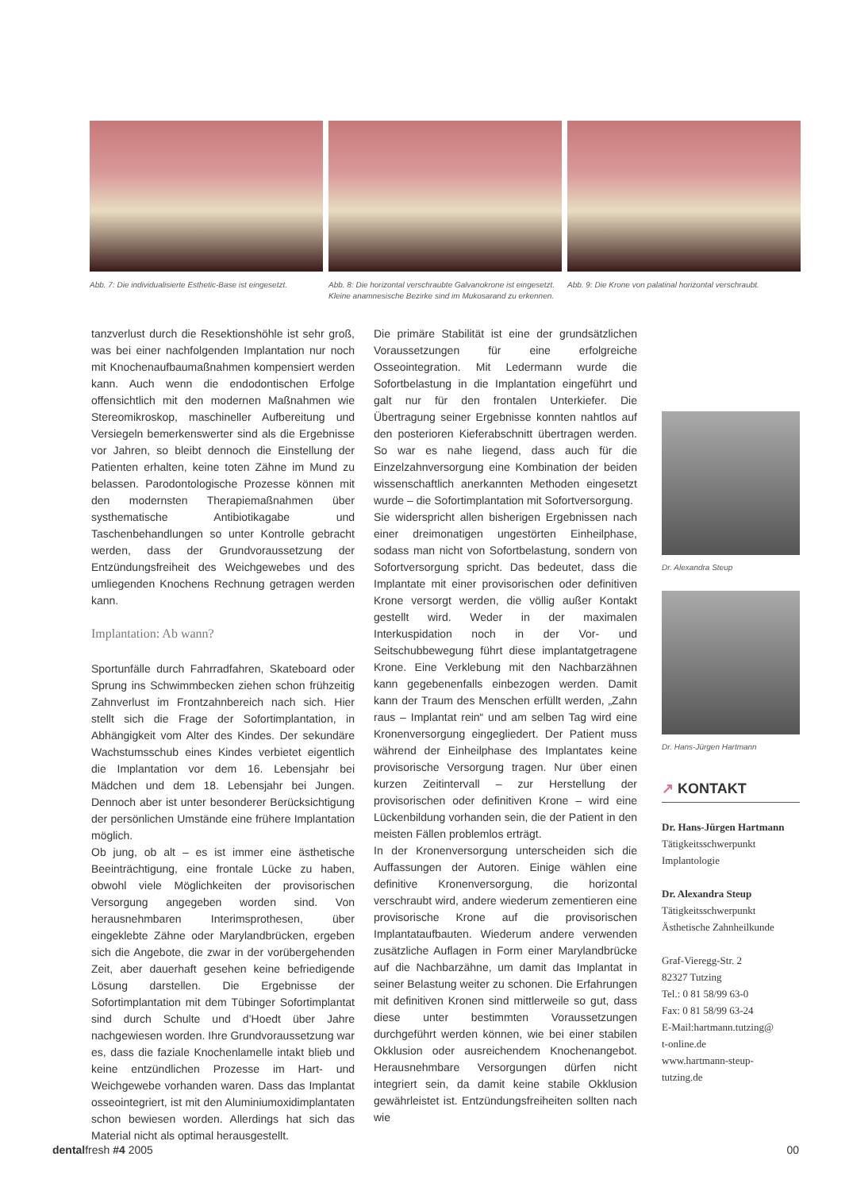Abb. 7: Die individualisierte Esthetic-Base ist eingesetzt.
Abb. 8: Die horizontal verschraubte Galvanokrone ist eingesetzt. Kleine anamnesische Bezirke sind im Mukosarand zu erkennen.
Abb. 9: Die Krone von palatinal horizontal verschraubt.
tanzverlust durch die Resektionshöhle ist sehr groß, was bei einer nachfolgenden Implantation nur noch mit Knochenaufbaumaßnahmen kompensiert werden kann. Auch wenn die endodontischen Erfolge offensichtlich mit den modernen Maßnahmen wie Stereomikroskop, maschineller Aufbereitung und Versiegeln bemerkenswerter sind als die Ergebnisse vor Jahren, so bleibt dennoch die Einstellung der Patienten erhalten, keine toten Zähne im Mund zu belassen. Parodontologische Prozesse können mit den modernsten Therapiemaßnahmen über systhematische Antibiotikagabe und Taschenbehandlungen so unter Kontrolle gebracht werden, dass der Grundvoraussetzung der Entzündungsfreiheit des Weichgewebes und des umliegenden Knochens Rechnung getragen werden kann.
Implantation: Ab wann?
Sportunfälle durch Fahrradfahren, Skateboard oder Sprung ins Schwimmbecken ziehen schon frühzeitig Zahnverlust im Frontzahnbereich nach sich. Hier stellt sich die Frage der Sofortimplantation, in Abhängigkeit vom Alter des Kindes. Der sekundäre Wachstumsschub eines Kindes verbietet eigentlich die Implantation vor dem 16. Lebensjahr bei Mädchen und dem 18. Lebensjahr bei Jungen. Dennoch aber ist unter besonderer Berücksichtigung der persönlichen Umstände eine frühere Implantation möglich.
Ob jung, ob alt – es ist immer eine ästhetische Beeinträchtigung, eine frontale Lücke zu haben, obwohl viele Möglichkeiten der provisorischen Versorgung angegeben worden sind. Von herausnehmbaren Interimsprothesen, über eingeklebte Zähne oder Marylandbrücken, ergeben sich die Angebote, die zwar in der vorübergehenden Zeit, aber dauerhaft gesehen keine befriedigende Lösung darstellen. Die Ergebnisse der Sofortimplantation mit dem Tübinger Sofortimplantat sind durch Schulte und d’Hoedt über Jahre nachgewiesen worden. Ihre Grundvoraussetzung war es, dass die faziale Knochenlamelle intakt blieb und keine entzündlichen Prozesse im Hart- und Weichgewebe vorhanden waren. Dass das Implantat osseointegriert, ist mit den Aluminiumoxidimplantaten schon bewiesen worden. Allerdings hat sich das Material nicht als optimal herausgestellt.
Die primäre Stabilität ist eine der grundsätzlichen Voraussetzungen für eine erfolgreiche Osseointegration. Mit Ledermann wurde die Sofortbelastung in die Implantation eingeführt und galt nur für den frontalen Unterkiefer. Die Übertragung seiner Ergebnisse konnten nahtlos auf den posterioren Kieferabschnitt übertragen werden. So war es nahe liegend, dass auch für die Einzelzahnversorgung eine Kombination der beiden wissenschaftlich anerkannten Methoden eingesetzt wurde – die Sofortimplantation mit Sofortversorgung.
Sie widerspricht allen bisherigen Ergebnissen nach einer dreimonatigen ungestörten Einheilphase, sodass man nicht von Sofortbelastung, sondern von Sofortversorgung spricht. Das bedeutet, dass die Implantate mit einer provisorischen oder definitiven Krone versorgt werden, die völlig außer Kontakt gestellt wird. Weder in der maximalen Interkuspidation noch in der Vor- und Seitschubbewegung führt diese implantatgetragene Krone. Eine Verklebung mit den Nachbarzähnen kann gegebenenfalls einbezogen werden. Damit kann der Traum des Menschen erfüllt werden, „Zahn raus – Implantat rein“ und am selben Tag wird eine Kronenversorgung eingegliedert. Der Patient muss während der Einheilphase des Implantates keine provisorische Versorgung tragen. Nur über einen kurzen Zeitintervall – zur Herstellung der provisorischen oder definitiven Krone – wird eine Lückenbildung vorhanden sein, die der Patient in den meisten Fällen problemlos erträgt.
In der Kronenversorgung unterscheiden sich die Auffassungen der Autoren. Einige wählen eine definitive Kronenversorgung, die horizontal verschraubt wird, andere wiederum zementieren eine provisorische Krone auf die provisorischen Implantataufbauten. Wiederum andere verwenden zusätzliche Auflagen in Form einer Marylandbrücke auf die Nachbarzähne, um damit das Implantat in seiner Belastung weiter zu schonen. Die Erfahrungen mit definitiven Kronen sind mittlerweile so gut, dass diese unter bestimmten Voraussetzungen durchgeführt werden können, wie bei einer stabilen Okklusion oder ausreichendem Knochenangebot. Herausnehmbare Versorgungen dürfen nicht integriert sein, da damit keine stabile Okklusion gewährleistet ist. Entzündungsfreiheiten sollten nach wie
Dr. Alexandra Steup
Dr. Hans-Jürgen Hartmann
↗ KONTAKT
Dr. Hans-Jürgen Hartmann
Tätigkeitsschwerpunkt
Implantologie
Dr. Alexandra Steup
Tätigkeitsschwerpunkt
Ästhetische Zahnheilkunde
Graf-Vieregg-Str. 2
82327 Tutzing
Tel.: 0 81 58/99 63-0
Fax: 0 81 58/99 63-24
E-Mail:hartmann.tutzing@
t-online.de
www.hartmann-steup-
tutzing.de
dentalfresh #4 2005 00